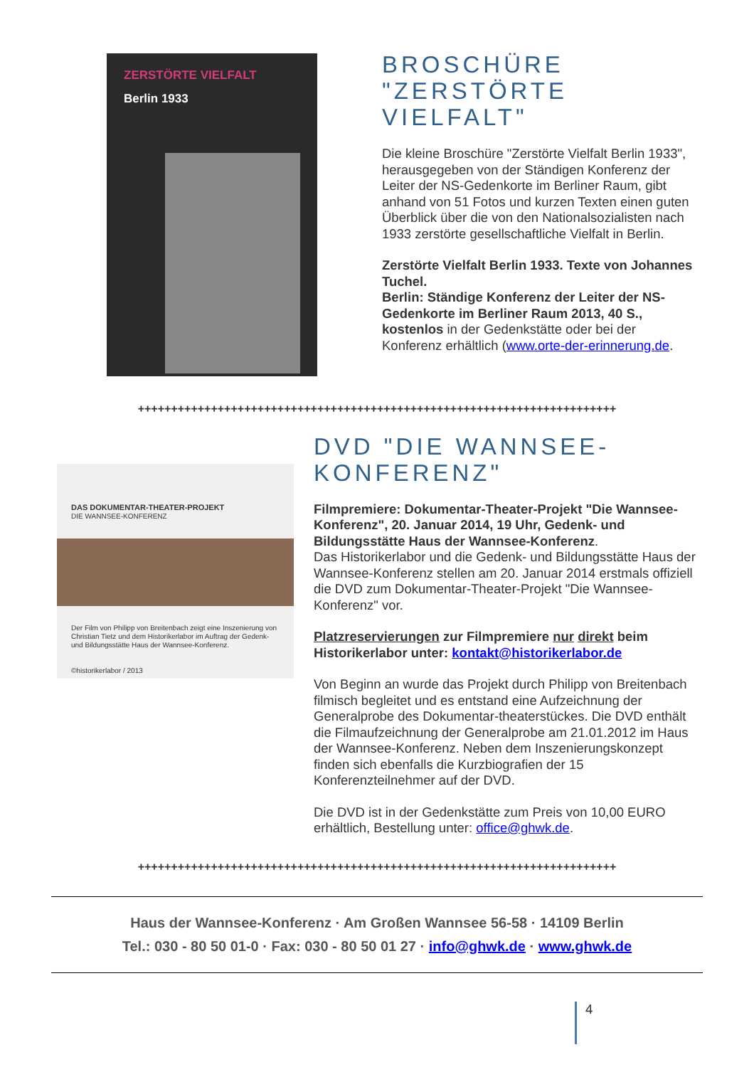ZERSTÖRTE VIELFALT
Berlin 1933
BROSCHÜRE "ZERSTÖRTE VIELFALT"
Die kleine Broschüre "Zerstörte Vielfalt Berlin 1933", herausgegeben von der Ständigen Konferenz der Leiter der NS-Gedenkorte im Berliner Raum, gibt anhand von 51 Fotos und kurzen Texten einen guten Überblick über die von den Nationalsozialisten nach 1933 zerstörte gesellschaftliche Vielfalt in Berlin.
Zerstörte Vielfalt Berlin 1933. Texte von Johannes Tuchel.
Berlin: Ständige Konferenz der Leiter der NS-Gedenkorte im Berliner Raum 2013, 40 S., kostenlos in der Gedenkstätte oder bei der Konferenz erhältlich (www.orte-der-erinnerung.de.
++++++++++++++++++++++++++++++++++++++++++++++++++++++++++++++++++++++++
DAS DOKUMENTAR-THEATER-PROJEKT
DIE WANNSEE-KONFERENZ
Der Film von Philipp von Breitenbach zeigt eine Inszenierung von Christian Tietz und dem Historikerlabor im Auftrag der Gedenk- und Bildungsstätte Haus der Wannsee-Konferenz.
©historikerlabor / 2013
DVD "DIE WANNSEE-KONFERENZ"
Filmpremiere: Dokumentar-Theater-Projekt "Die Wannsee-Konferenz", 20. Januar 2014, 19 Uhr, Gedenk- und Bildungsstätte Haus der Wannsee-Konferenz.
Das Historikerlabor und die Gedenk- und Bildungsstätte Haus der Wannsee-Konferenz stellen am 20. Januar 2014 erstmals offiziell die DVD zum Dokumentar-Theater-Projekt "Die Wannsee-Konferenz" vor.
Platzreservierungen zur Filmpremiere nur direkt beim Historikerlabor unter: kontakt@historikerlabor.de
Von Beginn an wurde das Projekt durch Philipp von Breitenbach filmisch begleitet und es entstand eine Aufzeichnung der Generalprobe des Dokumentar-theaterstückes. Die DVD enthält die Filmaufzeichnung der Generalprobe am 21.01.2012 im Haus der Wannsee-Konferenz. Neben dem Inszenierungskonzept finden sich ebenfalls die Kurzbiografien der 15 Konferenzteilnehmer auf der DVD.
Die DVD ist in der Gedenkstätte zum Preis von 10,00 EURO erhältlich, Bestellung unter: office@ghwk.de.
++++++++++++++++++++++++++++++++++++++++++++++++++++++++++++++++++++++++
Haus der Wannsee-Konferenz · Am Großen Wannsee 56-58 · 14109 Berlin
Tel.: 030 - 80 50 01-0 · Fax: 030 - 80 50 01 27 · info@ghwk.de · www.ghwk.de
4